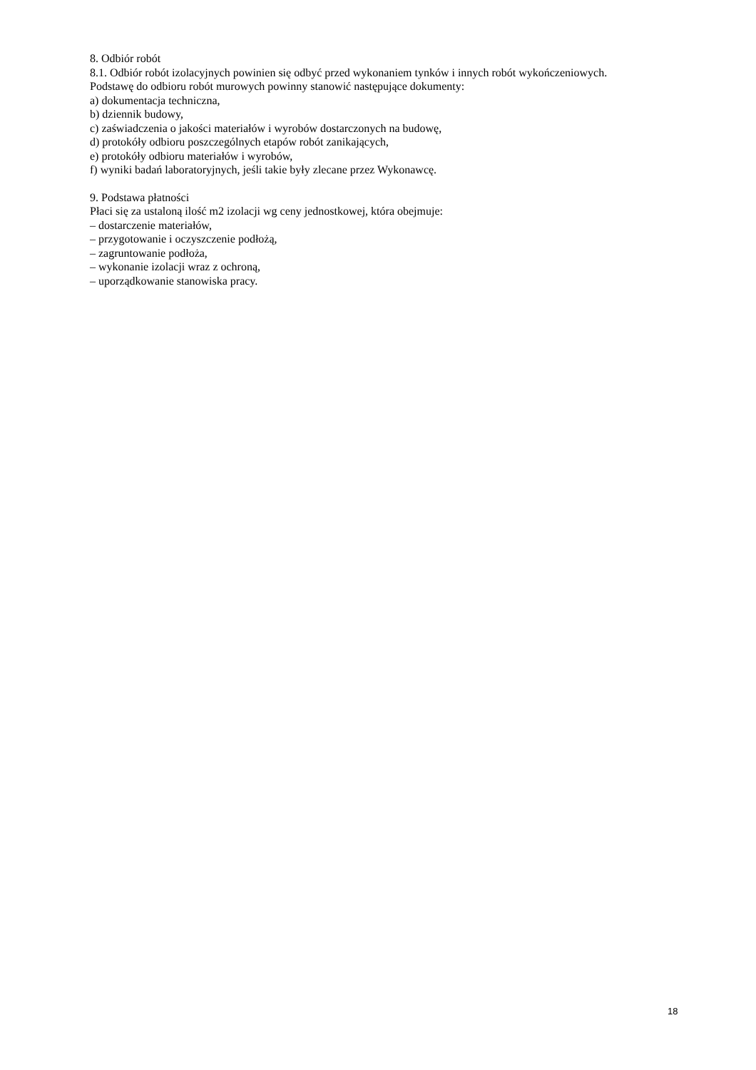8. Odbiór robót
8.1. Odbiór robót izolacyjnych powinien się odbyć przed wykonaniem tynków i innych robót wykończeniowych.
Podstawę do odbioru robót murowych powinny stanowić następujące dokumenty:
a) dokumentacja techniczna,
b) dziennik budowy,
c) zaświadczenia o jakości materiałów i wyrobów dostarczonych na budowę,
d) protokóły odbioru poszczególnych etapów robót zanikających,
e) protokóły odbioru materiałów i wyrobów,
f) wyniki badań laboratoryjnych, jeśli takie były zlecane przez Wykonawcę.
9. Podstawa płatności
Płaci się za ustaloną ilość m2 izolacji wg ceny jednostkowej, która obejmuje:
– dostarczenie materiałów,
– przygotowanie i oczyszczenie podłożą,
– zagruntowanie podłoża,
– wykonanie izolacji wraz z ochroną,
– uporządkowanie stanowiska pracy.
18